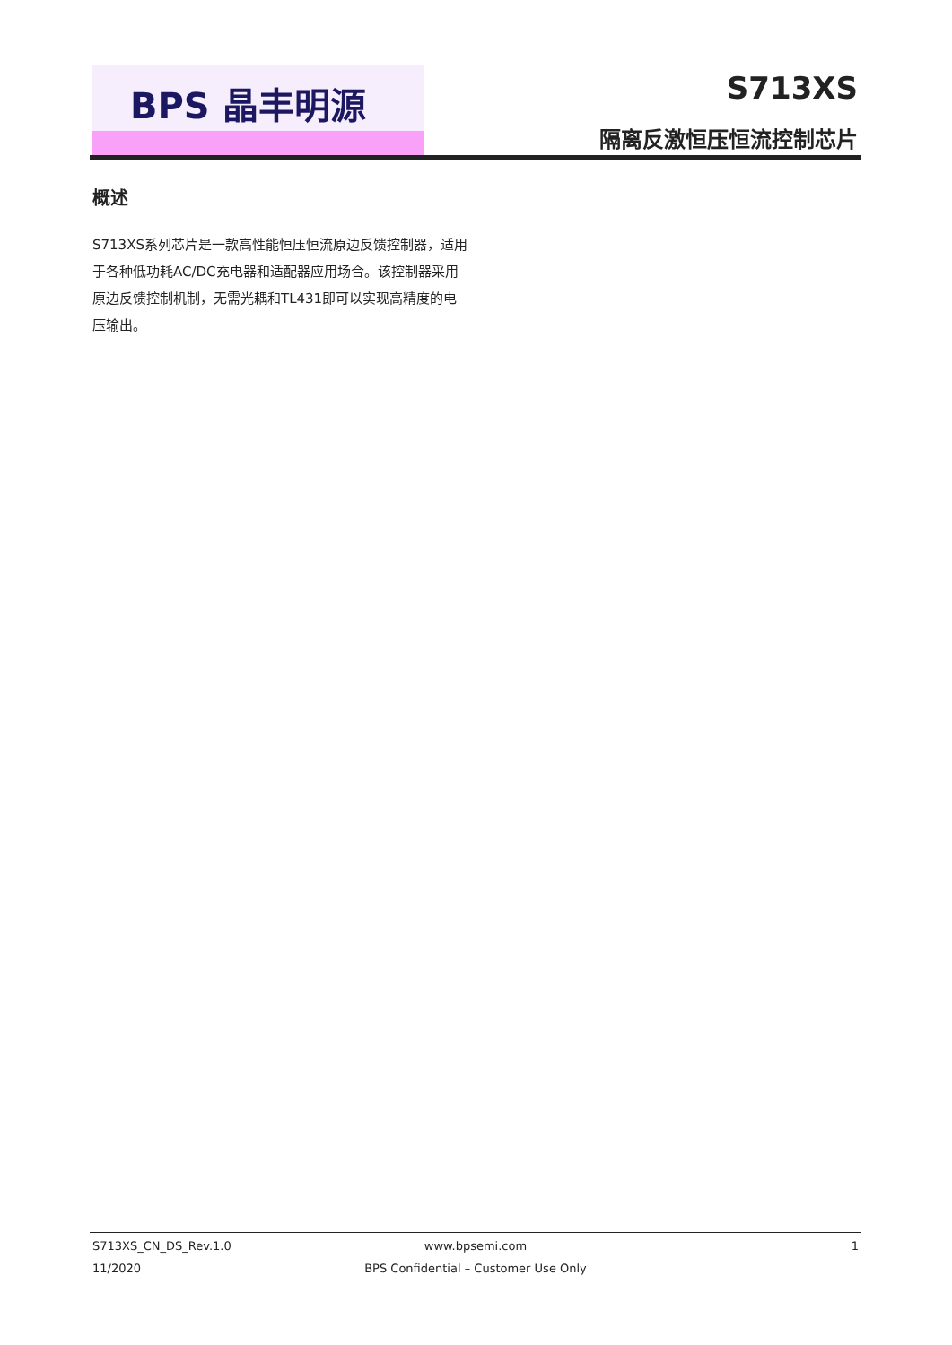BPS 晶丰明源 S713XS
隔离反激恒压恒流控制芯片
概述
S713XS系列芯片是一款高性能恒压恒流原边反馈控制器，适用于各种低功耗AC/DC充电器和适配器应用场合。该控制器采用原边反馈控制机制，无需光耦和TL431即可以实现高精度的电压输出。
S713XS_CN_DS_Rev.1.0
www.bpsemi.com
1
11/2020
BPS Confidential – Customer Use Only